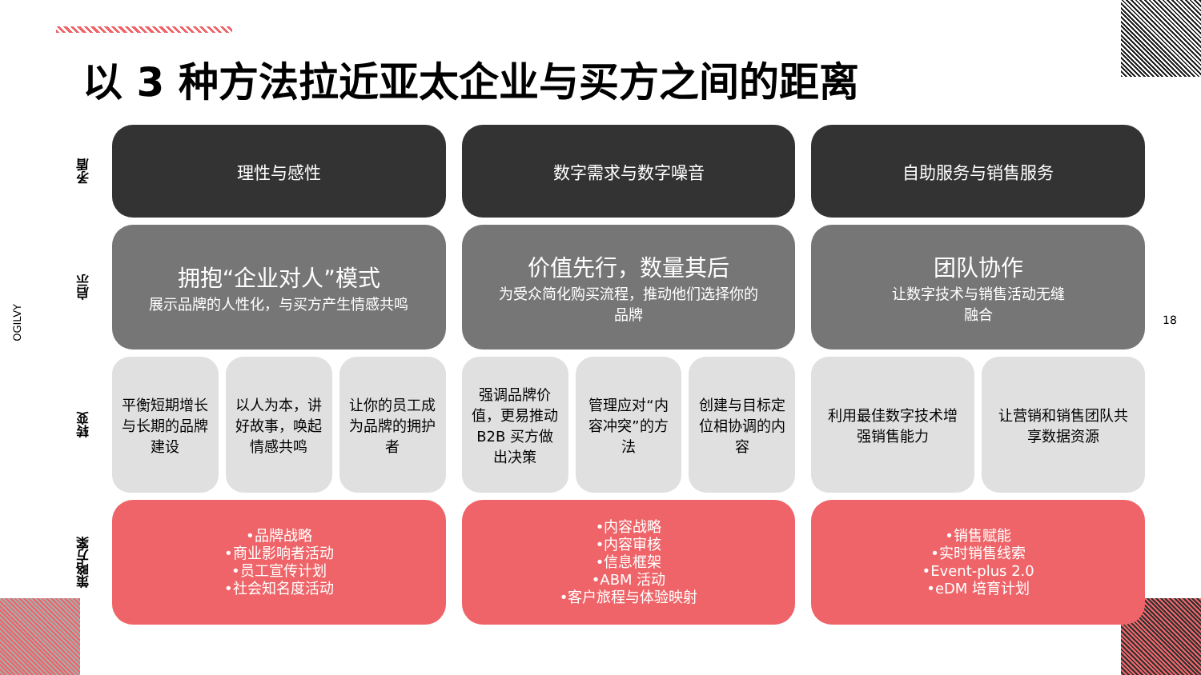以 3 种方法拉近亚太企业与买方之间的距离
OGILVY
18
矛盾
理性与感性 数字需求与数字噪音 自助服务与销售服务
启示
拥抱“企业对人”模式
展示品牌的人性化，与买方产生情感共鸣
价值先行，数量其后
为受众简化购买流程，推动他们选择你的
品牌
团队协作
让数字技术与销售活动无缝
融合
转变
平衡短期增长与长期的品牌建设 以人为本，讲好故事，唤起情感共鸣 让你的员工成为品牌的拥护者
强调品牌价值，更易推动 B2B 买方做出决策
管理应对“内容冲突”的方法 创建与目标定位相协调的内容
利用最佳数字技术增强销售能力 让营销和销售团队共享数据资源
策略方案
•品牌战略
•商业影响者活动
•员工宣传计划
•社会知名度活动
•内容战略
•内容审核
•信息框架
•ABM 活动
•客户旅程与体验映射
•销售赋能
•实时销售线索
•Event-plus 2.0
•eDM 培育计划